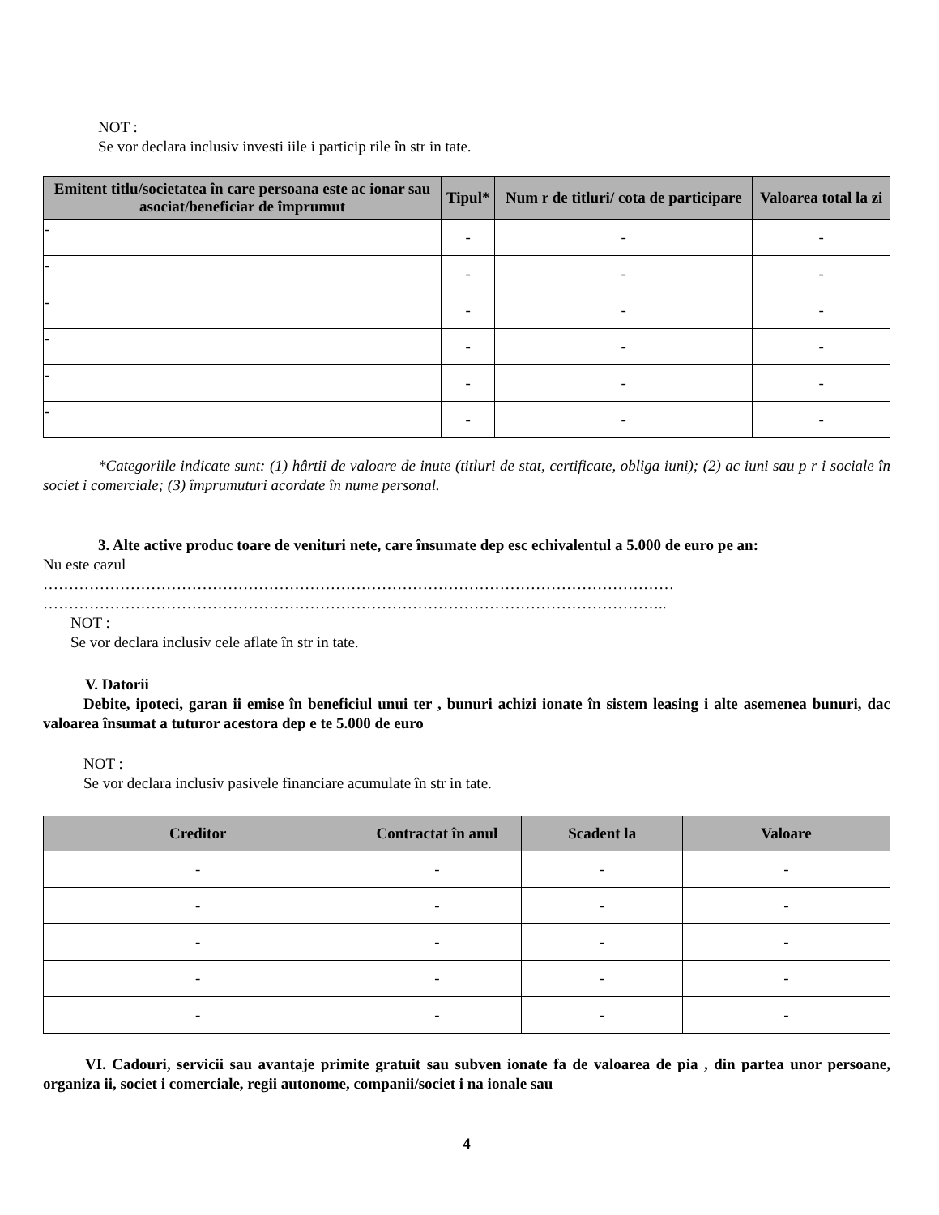NOT :
Se vor declara inclusiv investi iile i particip rile în str in tate.
| Emitent titlu/societatea în care persoana este ac ionar sau asociat/beneficiar de împrumut | Tipul* | Num r de titluri/ cota de participare | Valoarea total la zi |
| --- | --- | --- | --- |
| - | - | - | - |
| - | - | - | - |
| - | - | - | - |
| - | - | - | - |
| - | - | - | - |
| - | - | - | - |
*Categoriile indicate sunt: (1) hârtii de valoare de inute (titluri de stat, certificate, obliga iuni); (2) ac iuni sau p r i sociale în societ i comerciale; (3) împrumuturi acordate în nume personal.
3. Alte active produc toare de venituri nete, care însumate dep esc echivalentul a 5.000 de euro pe an:
Nu este cazul
……………………………………………………………………………………………………………
…………………………………………………………………………………………………………..
NOT :
Se vor declara inclusiv cele aflate în str in tate.
V. Datorii
Debite, ipoteci, garan ii emise în beneficiul unui ter , bunuri achizi ionate în sistem leasing i alte asemenea bunuri, dac valoarea însumat a tuturor acestora dep e te 5.000 de euro
NOT :
Se vor declara inclusiv pasivele financiare acumulate în str in tate.
| Creditor | Contractat în anul | Scadent la | Valoare |
| --- | --- | --- | --- |
| - | - | - | - |
| - | - | - | - |
| - | - | - | - |
| - | - | - | - |
| - | - | - | - |
VI. Cadouri, servicii sau avantaje primite gratuit sau subven ionate fa de valoarea de pia , din partea unor persoane, organiza ii, societ i comerciale, regii autonome, companii/societ i na ionale sau
4